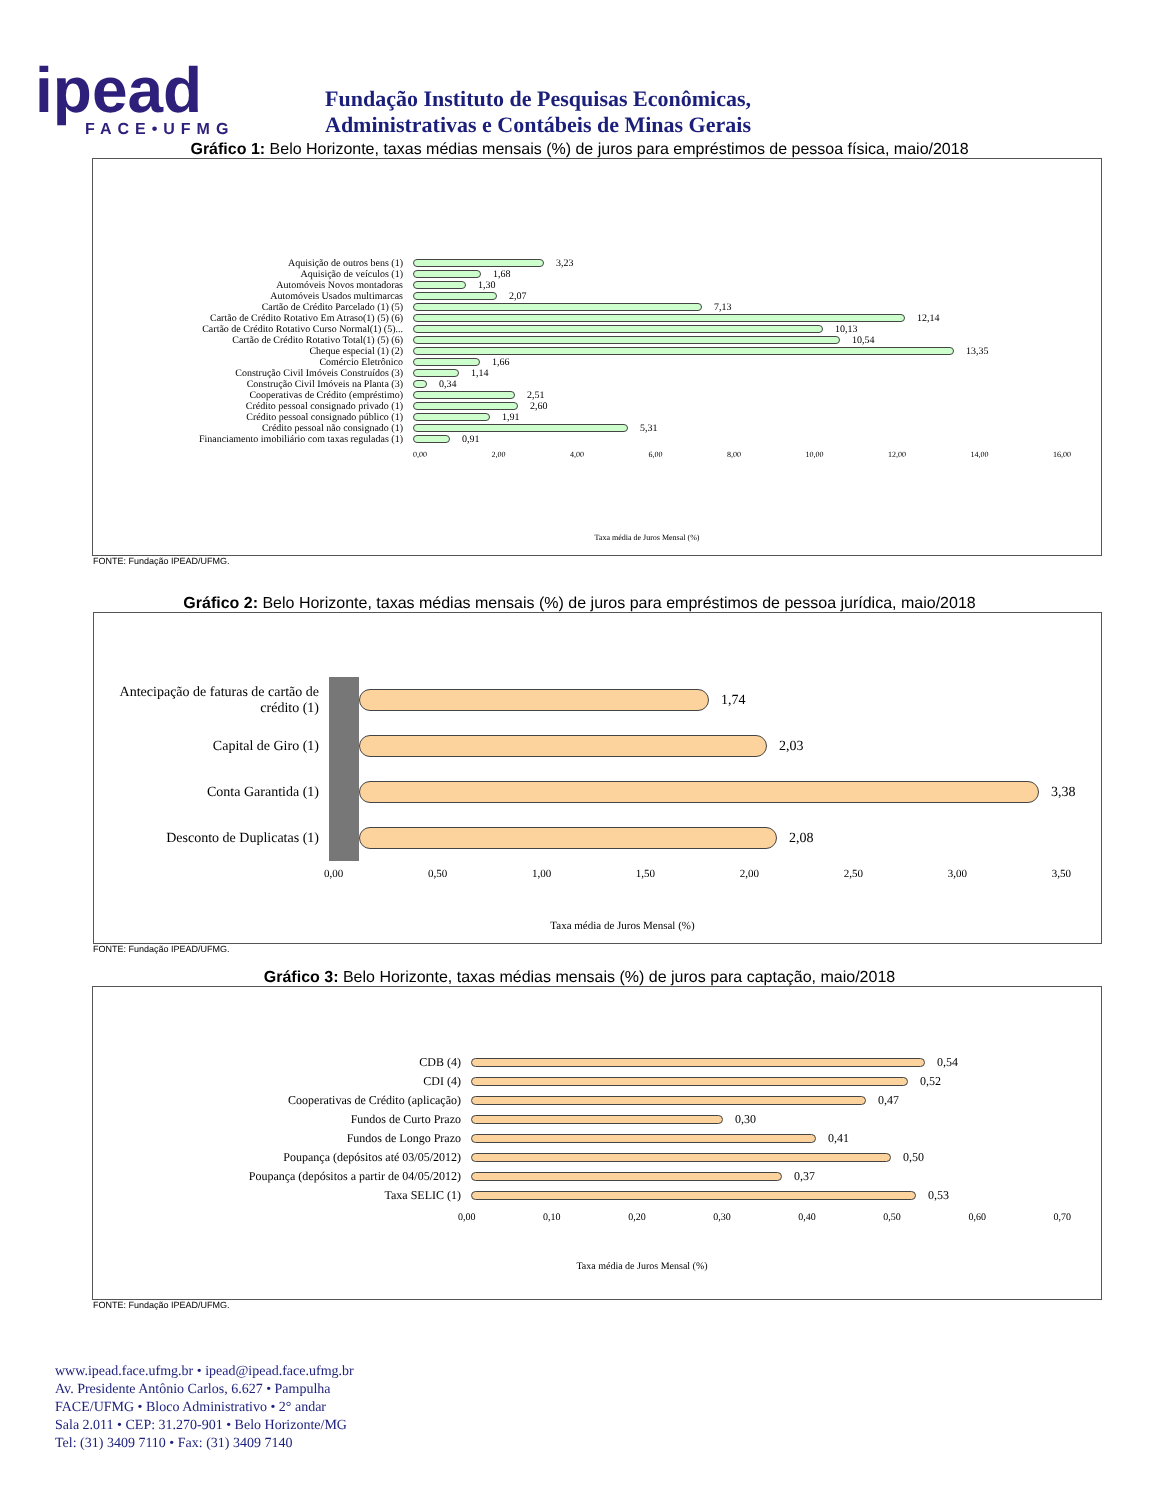ipead
FACE•UFMG
Fundação Instituto de Pesquisas Econômicas,
Administrativas e Contábeis de Minas Gerais
Gráfico 1: Belo Horizonte, taxas médias mensais (%) de juros para empréstimos de pessoa física, maio/2018
Aquisição de outros bens (1) 3,23
Aquisição de veículos (1) 1,68
Automóveis Novos montadoras 1,30
Automóveis Usados multimarcas 2,07
Cartão de Crédito Parcelado (1) (5) 7,13
Cartão de Crédito Rotativo Em Atraso(1) (5) (6) 12,14
Cartão de Crédito Rotativo Curso Normal(1) (5)... 10,13
Cartão de Crédito Rotativo Total(1) (5) (6) 10,54
Cheque especial (1) (2) 13,35
Comércio Eletrônico 1,66
Construção Civil Imóveis Construídos (3) 1,14
Construção Civil Imóveis na Planta (3) 0,34
Cooperativas de Crédito (empréstimo) 2,51
Crédito pessoal consignado privado (1) 2,60
Crédito pessoal consignado público (1) 1,91
Crédito pessoal não consignado (1) 5,31
Financiamento imobiliário com taxas reguladas (1) 0,91
0,00 2,00 4,00 6,00 8,00 10,00 12,00 14,00 16,00
Taxa média de Juros Mensal (%)
FONTE: Fundação IPEAD/UFMG.
Gráfico 2: Belo Horizonte, taxas médias mensais (%) de juros para empréstimos de pessoa jurídica, maio/2018
Antecipação de faturas de cartão de crédito (1)
1,74
Capital de Giro (1) 2,03
Conta Garantida (1) 3,38
Desconto de Duplicatas (1) 2,08
0,00 0,50 1,00 1,50 2,00 2,50 3,00 3,50
Taxa média de Juros Mensal (%)
FONTE: Fundação IPEAD/UFMG.
Gráfico 3: Belo Horizonte, taxas médias mensais (%) de juros para captação, maio/2018
CDB (4) 0,54
CDI (4) 0,52
Cooperativas de Crédito (aplicação) 0,47
Fundos de Curto Prazo 0,30
Fundos de Longo Prazo 0,41
Poupança (depósitos até 03/05/2012) 0,50
Poupança (depósitos a partir de 04/05/2012) 0,37
Taxa SELIC (1) 0,53
0,00 0,10 0,20 0,30 0,40 0,50 0,60 0,70
Taxa média de Juros Mensal (%)
FONTE: Fundação IPEAD/UFMG.
www.ipead.face.ufmg.br • ipead@ipead.face.ufmg.br
Av. Presidente Antônio Carlos, 6.627 • Pampulha
FACE/UFMG • Bloco Administrativo • 2° andar
Sala 2.011 • CEP: 31.270-901 • Belo Horizonte/MG
Tel: (31) 3409 7110 • Fax: (31) 3409 7140